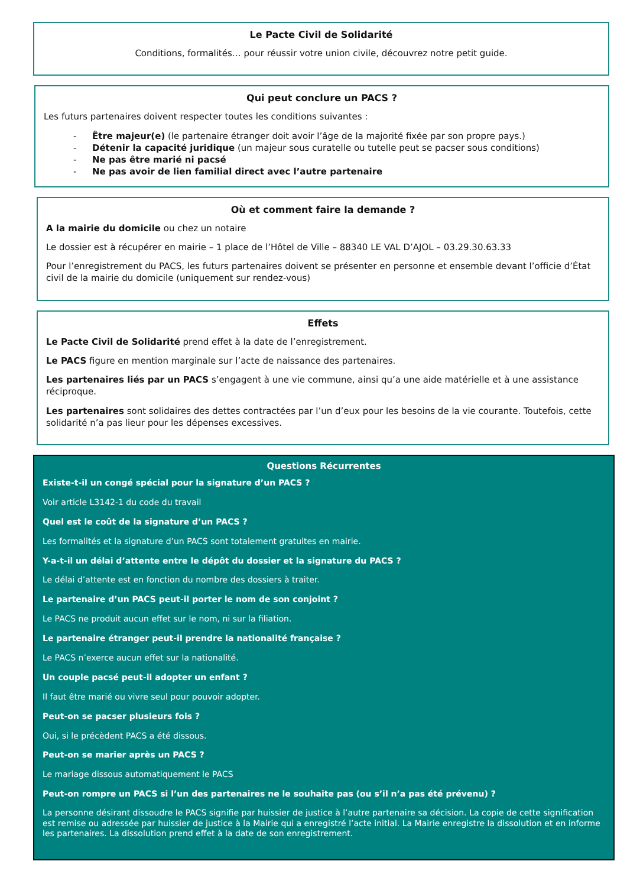Le Pacte Civil de Solidarité
Conditions, formalités… pour réussir votre union civile, découvrez notre petit guide.
Qui peut conclure un PACS ?
Les futurs partenaires doivent respecter toutes les conditions suivantes :
- Être majeur(e) (le partenaire étranger doit avoir l’âge de la majorité fixée par son propre pays.)
- Détenir la capacité juridique (un majeur sous curatelle ou tutelle peut se pacser sous conditions)
- Ne pas être marié ni pacsé
- Ne pas avoir de lien familial direct avec l’autre partenaire
Où et comment faire la demande ?
A la mairie du domicile ou chez un notaire
Le dossier est à récupérer en mairie – 1 place de l’Hôtel de Ville – 88340 LE VAL D’AJOL – 03.29.30.63.33
Pour l’enregistrement du PACS, les futurs partenaires doivent se présenter en personne et ensemble devant l’officie d’État civil de la mairie du domicile (uniquement sur rendez-vous)
Effets
Le Pacte Civil de Solidarité prend effet à la date de l’enregistrement.
Le PACS figure en mention marginale sur l’acte de naissance des partenaires.
Les partenaires liés par un PACS s’engagent à une vie commune, ainsi qu’a une aide matérielle et à une assistance réciproque.
Les partenaires sont solidaires des dettes contractées par l’un d’eux pour les besoins de la vie courante. Toutefois, cette solidarité n’a pas lieur pour les dépenses excessives.
Questions Récurrentes
Existe-t-il un congé spécial pour la signature d’un PACS ?
Voir article L3142-1 du code du travail
Quel est le coût de la signature d’un PACS ?
Les formalités et la signature d’un PACS sont totalement gratuites en mairie.
Y-a-t-il un délai d’attente entre le dépôt du dossier et la signature du PACS ?
Le délai d’attente est en fonction du nombre des dossiers à traiter.
Le partenaire d’un PACS peut-il porter le nom de son conjoint ?
Le PACS ne produit aucun effet sur le nom, ni sur la filiation.
Le partenaire étranger peut-il prendre la nationalité française ?
Le PACS n’exerce aucun effet sur la nationalité.
Un couple pacsé peut-il adopter un enfant ?
Il faut être marié ou vivre seul pour pouvoir adopter.
Peut-on se pacser plusieurs fois ?
Oui, si le précèdent PACS a été dissous.
Peut-on se marier après un PACS ?
Le mariage dissous automatiquement le PACS
Peut-on rompre un PACS si l’un des partenaires ne le souhaite pas (ou s’il n’a pas été prévenu) ?
La personne désirant dissoudre le PACS signifie par huissier de justice à l’autre partenaire sa décision. La copie de cette signification est remise ou adressée par huissier de justice à la Mairie qui a enregistré l’acte initial. La Mairie enregistre la dissolution et en informe les partenaires. La dissolution prend effet à la date de son enregistrement.